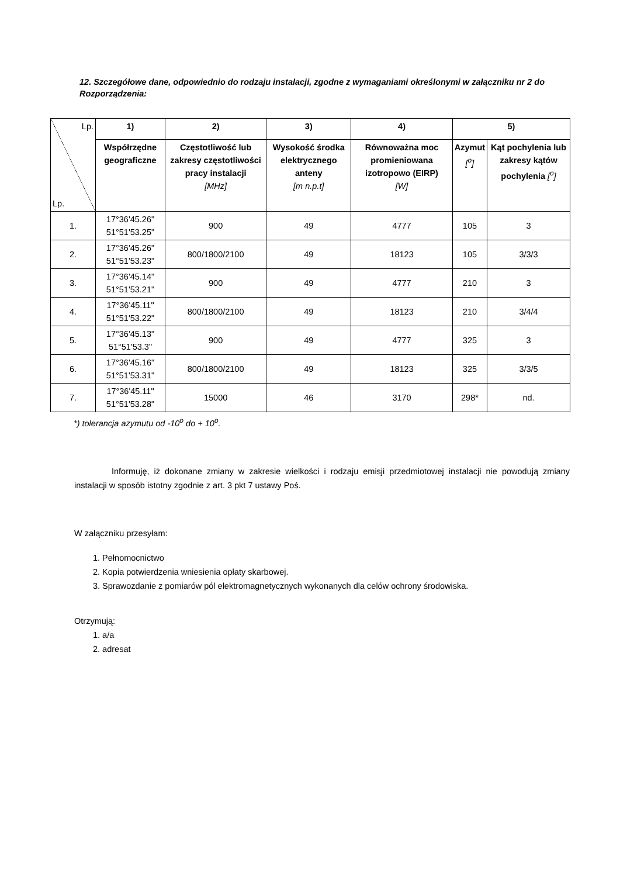12. Szczegółowe dane, odpowiednio do rodzaju instalacji, zgodne z wymaganiami określonymi w załączniku nr 2 do Rozporządzenia:
| Lp. Lp. | 1) | 2) | 3) | 4) | 5) | |
| --- | --- | --- | --- | --- | --- | --- |
| | Współrzędne geograficzne | Częstotliwość lub zakresy częstotliwości pracy instalacji [MHz] | Wysokość środka elektrycznego anteny [m n.p.t] | Równoważna moc promieniowana izotropowo (EIRP) [W] | Azymut [<sup>o</sup>] | Kąt pochylenia lub zakresy kątów pochylenia [<sup>o</sup>] |
| 1. | 17°36'45.26" 51°51'53.25" | 900 | 49 | 4777 | 105 | 3 |
| 2. | 17°36'45.26" 51°51'53.23" | 800/1800/2100 | 49 | 18123 | 105 | 3/3/3 |
| 3. | 17°36'45.14" 51°51'53.21" | 900 | 49 | 4777 | 210 | 3 |
| 4. | 17°36'45.11" 51°51'53.22" | 800/1800/2100 | 49 | 18123 | 210 | 3/4/4 |
| 5. | 17°36'45.13" 51°51'53.3" | 900 | 49 | 4777 | 325 | 3 |
| 6. | 17°36'45.16" 51°51'53.31" | 800/1800/2100 | 49 | 18123 | 325 | 3/3/5 |
| 7. | 17°36'45.11" 51°51'53.28" | 15000 | 46 | 3170 | 298* | nd. |
*) tolerancja azymutu od -10<sup>o</sup> do + 10<sup>o</sup>.
Informuję, iż dokonane zmiany w zakresie wielkości i rodzaju emisji przedmiotowej instalacji nie powodują zmiany instalacji w sposób istotny zgodnie z art. 3 pkt 7 ustawy Poś.
W załączniku przesyłam:
1. Pełnomocnictwo
2. Kopia potwierdzenia wniesienia opłaty skarbowej.
3. Sprawozdanie z pomiarów pól elektromagnetycznych wykonanych dla celów ochrony środowiska.
Otrzymują:
1. a/a
2. adresat